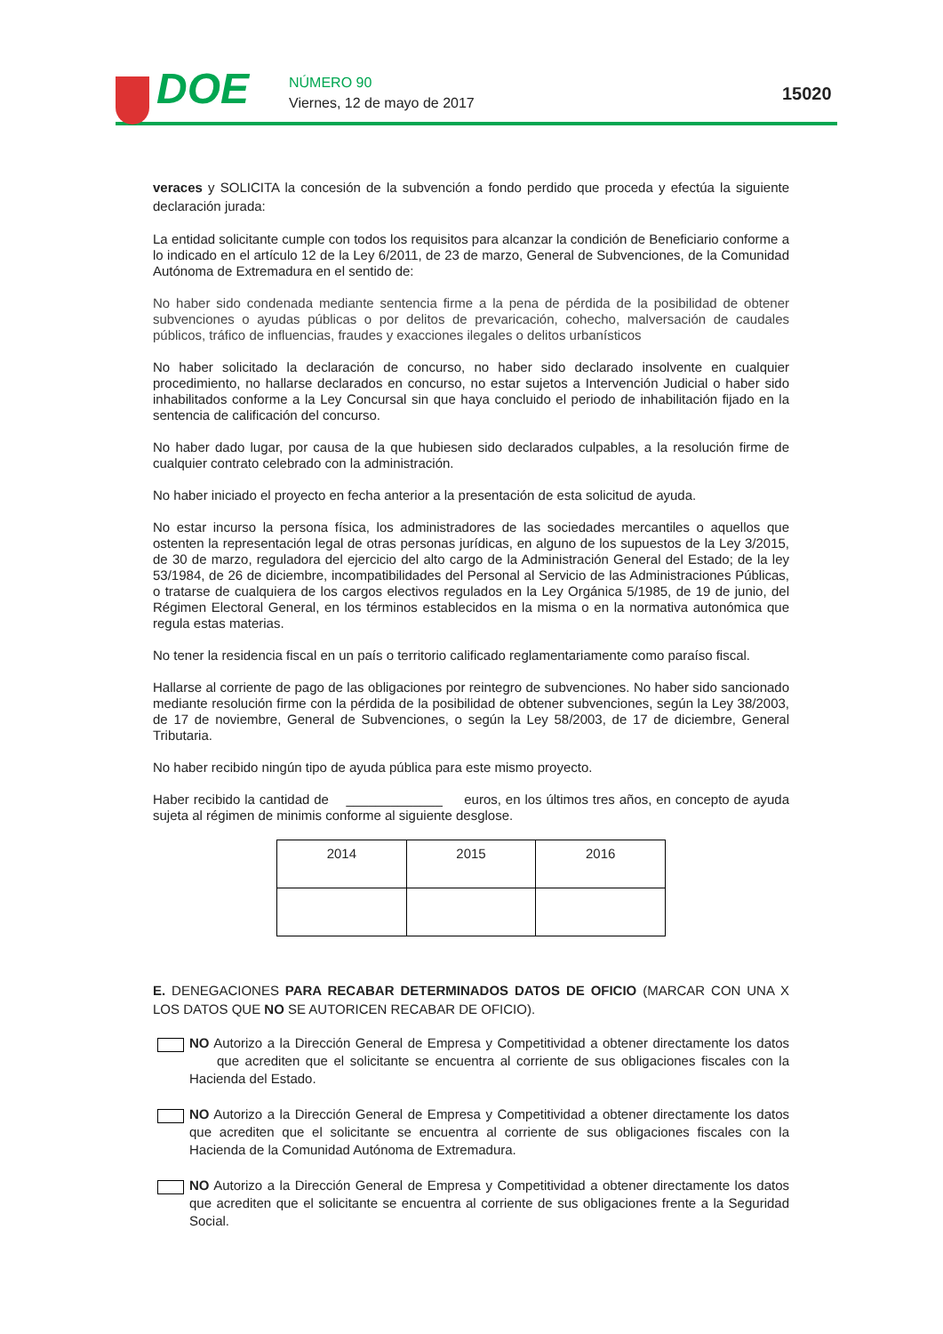DOE NÚMERO 90
Viernes, 12 de mayo de 2017 15020
veraces y SOLICITA la concesión de la subvención a fondo perdido que proceda y efectúa la siguiente declaración jurada:
La entidad solicitante cumple con todos los requisitos para alcanzar la condición de Beneficiario conforme a lo indicado en el artículo 12 de la Ley 6/2011, de 23 de marzo, General de Subvenciones, de la Comunidad Autónoma de Extremadura en el sentido de:
No haber sido condenada mediante sentencia firme a la pena de pérdida de la posibilidad de obtener subvenciones o ayudas públicas o por delitos de prevaricación, cohecho, malversación de caudales públicos, tráfico de influencias, fraudes y exacciones ilegales o delitos urbanísticos
No haber solicitado la declaración de concurso, no haber sido declarado insolvente en cualquier procedimiento, no hallarse declarados en concurso, no estar sujetos a Intervención Judicial o haber sido inhabilitados conforme a la Ley Concursal sin que haya concluido el periodo de inhabilitación fijado en la sentencia de calificación del concurso.
No haber dado lugar, por causa de la que hubiesen sido declarados culpables, a la resolución firme de cualquier contrato celebrado con la administración.
No haber iniciado el proyecto en fecha anterior a la presentación de esta solicitud de ayuda.
No estar incurso la persona física, los administradores de las sociedades mercantiles o aquellos que ostenten la representación legal de otras personas jurídicas, en alguno de los supuestos de la Ley 3/2015, de 30 de marzo, reguladora del ejercicio del alto cargo de la Administración General del Estado; de la ley 53/1984, de 26 de diciembre, incompatibilidades del Personal al Servicio de las Administraciones Públicas, o tratarse de cualquiera de los cargos electivos regulados en la Ley Orgánica 5/1985, de 19 de junio, del Régimen Electoral General, en los términos establecidos en la misma o en la normativa autonómica que regula estas materias.
No tener la residencia fiscal en un país o territorio calificado reglamentariamente como paraíso fiscal.
Hallarse al corriente de pago de las obligaciones por reintegro de subvenciones. No haber sido sancionado mediante resolución firme con la pérdida de la posibilidad de obtener subvenciones, según la Ley 38/2003, de 17 de noviembre, General de Subvenciones, o según la Ley 58/2003, de 17 de diciembre, General Tributaria.
No haber recibido ningún tipo de ayuda pública para este mismo proyecto.
Haber recibido la cantidad de _____________ euros, en los últimos tres años, en concepto de ayuda sujeta al régimen de minimis conforme al siguiente desglose.
| 2014 | 2015 | 2016 |
E. DENEGACIONES PARA RECABAR DETERMINADOS DATOS DE OFICIO (MARCAR CON UNA X LOS DATOS QUE NO SE AUTORICEN RECABAR DE OFICIO).
NO Autorizo a la Dirección General de Empresa y Competitividad a obtener directamente los datos que acrediten que el solicitante se encuentra al corriente de sus obligaciones fiscales con la Hacienda del Estado.
NO Autorizo a la Dirección General de Empresa y Competitividad a obtener directamente los datos que acrediten que el solicitante se encuentra al corriente de sus obligaciones fiscales con la Hacienda de la Comunidad Autónoma de Extremadura.
NO Autorizo a la Dirección General de Empresa y Competitividad a obtener directamente los datos que acrediten que el solicitante se encuentra al corriente de sus obligaciones frente a la Seguridad Social.